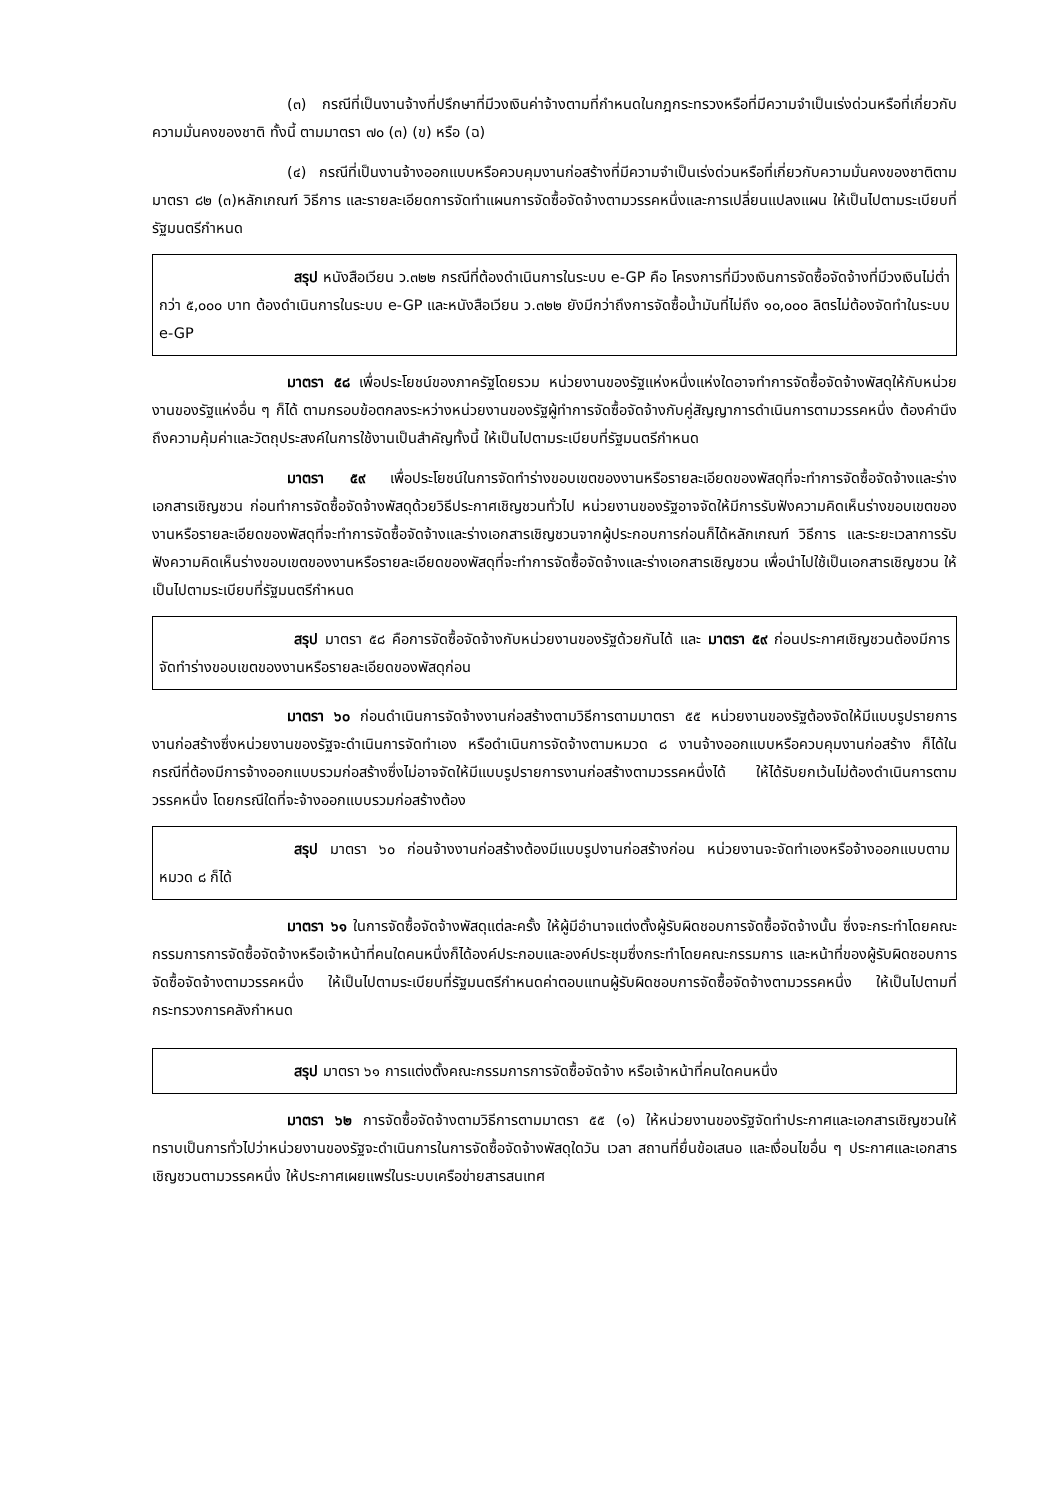(๓) กรณีที่เป็นงานจ้างที่ปรึกษาที่มีวงเงินค่าจ้างตามที่กำหนดในกฎกระทรวงหรือที่มีความจำเป็นเร่งด่วนหรือที่เกี่ยวกับความมั่นคงของชาติ ทั้งนี้ ตามมาตรา ๗๐ (๓) (ข) หรือ (ฉ)
(๔) กรณีที่เป็นงานจ้างออกแบบหรือควบคุมงานก่อสร้างที่มีความจำเป็นเร่งด่วนหรือที่เกี่ยวกับความมั่นคงของชาติตามมาตรา ๘๒ (๓)หลักเกณฑ์ วิธีการ และรายละเอียดการจัดทำแผนการจัดซื้อจัดจ้างตามวรรคหนึ่งและการเปลี่ยนแปลงแผน ให้เป็นไปตามระเบียบที่รัฐมนตรีกำหนด
สรุป หนังสือเวียน ว.๓๒๒ กรณีที่ต้องดำเนินการในระบบ e-GP คือ โครงการที่มีวงเงินการจัดซื้อจัดจ้างที่มีวงเงินไม่ต่ำกว่า ๕,๐๐๐ บาท ต้องดำเนินการในระบบ e-GP และหนังสือเวียน ว.๓๒๒ ยังมีกว่าถึงการจัดซื้อน้ำมันที่ไม่ถึง ๑๐,๐๐๐ ลิตรไม่ต้องจัดทำในระบบ e-GP
มาตรา ๕๘ เพื่อประโยชน์ของภาครัฐโดยรวม หน่วยงานของรัฐแห่งหนึ่งแห่งใดอาจทำการจัดซื้อจัดจ้างพัสดุให้กับหน่วยงานของรัฐแห่งอื่น ๆ ก็ได้ ตามกรอบข้อตกลงระหว่างหน่วยงานของรัฐผู้ทำการจัดซื้อจัดจ้างกับคู่สัญญาการดำเนินการตามวรรคหนึ่ง ต้องคำนึงถึงความคุ้มค่าและวัตถุประสงค์ในการใช้งานเป็นสำคัญทั้งนี้ ให้เป็นไปตามระเบียบที่รัฐมนตรีกำหนด
มาตรา ๕๙ เพื่อประโยชน์ในการจัดทำร่างขอบเขตของงานหรือรายละเอียดของพัสดุที่จะทำการจัดซื้อจัดจ้างและร่างเอกสารเชิญชวน ก่อนทำการจัดซื้อจัดจ้างพัสดุด้วยวิธีประกาศเชิญชวนทั่วไป หน่วยงานของรัฐอาจจัดให้มีการรับฟังความคิดเห็นร่างขอบเขตของงานหรือรายละเอียดของพัสดุที่จะทำการจัดซื้อจัดจ้างและร่างเอกสารเชิญชวนจากผู้ประกอบการก่อนก็ได้หลักเกณฑ์ วิธีการ และระยะเวลาการรับฟังความคิดเห็นร่างขอบเขตของงานหรือรายละเอียดของพัสดุที่จะทำการจัดซื้อจัดจ้างและร่างเอกสารเชิญชวน เพื่อนำไปใช้เป็นเอกสารเชิญชวน ให้เป็นไปตามระเบียบที่รัฐมนตรีกำหนด
สรุป มาตรา ๕๘ คือการจัดซื้อจัดจ้างกับหน่วยงานของรัฐด้วยกันได้ และ มาตรา ๕๙ ก่อนประกาศเชิญชวนต้องมีการจัดทำร่างขอบเขตของงานหรือรายละเอียดของพัสดุก่อน
มาตรา ๖๐ ก่อนดำเนินการจัดจ้างงานก่อสร้างตามวิธีการตามมาตรา ๕๕ หน่วยงานของรัฐต้องจัดให้มีแบบรูปรายการงานก่อสร้างซึ่งหน่วยงานของรัฐจะดำเนินการจัดทำเอง หรือดำเนินการจัดจ้างตามหมวด ๘ งานจ้างออกแบบหรือควบคุมงานก่อสร้าง ก็ได้ในกรณีที่ต้องมีการจ้างออกแบบรวมก่อสร้างซึ่งไม่อาจจัดให้มีแบบรูปรายการงานก่อสร้างตามวรรคหนึ่งได้ ให้ได้รับยกเว้นไม่ต้องดำเนินการตามวรรคหนึ่ง โดยกรณีใดที่จะจ้างออกแบบรวมก่อสร้างต้อง
สรุป มาตรา ๖๐ ก่อนจ้างงานก่อสร้างต้องมีแบบรูปงานก่อสร้างก่อน หน่วยงานจะจัดทำเองหรือจ้างออกแบบตามหมวด ๘ ก็ได้
มาตรา ๖๑ ในการจัดซื้อจัดจ้างพัสดุแต่ละครั้ง ให้ผู้มีอำนาจแต่งตั้งผู้รับผิดชอบการจัดซื้อจัดจ้างนั้น ซึ่งจะกระทำโดยคณะกรรมการการจัดซื้อจัดจ้างหรือเจ้าหน้าที่คนใดคนหนึ่งก็ได้องค์ประกอบและองค์ประชุมซึ่งกระทำโดยคณะกรรมการ และหน้าที่ของผู้รับผิดชอบการจัดซื้อจัดจ้างตามวรรคหนึ่ง ให้เป็นไปตามระเบียบที่รัฐมนตรีกำหนดค่าตอบแทนผู้รับผิดชอบการจัดซื้อจัดจ้างตามวรรคหนึ่ง ให้เป็นไปตามที่กระทรวงการคลังกำหนด
สรุป มาตรา ๖๑ การแต่งตั้งคณะกรรมการการจัดซื้อจัดจ้าง หรือเจ้าหน้าที่คนใดคนหนึ่ง
มาตรา ๖๒ การจัดซื้อจัดจ้างตามวิธีการตามมาตรา ๕๕ (๑) ให้หน่วยงานของรัฐจัดทำประกาศและเอกสารเชิญชวนให้ทราบเป็นการทั่วไปว่าหน่วยงานของรัฐจะดำเนินการในการจัดซื้อจัดจ้างพัสดุใดวัน เวลา สถานที่ยื่นข้อเสนอ และเงื่อนไขอื่น ๆ ประกาศและเอกสารเชิญชวนตามวรรคหนึ่ง ให้ประกาศเผยแพร่ในระบบเครือข่ายสารสนเทศ